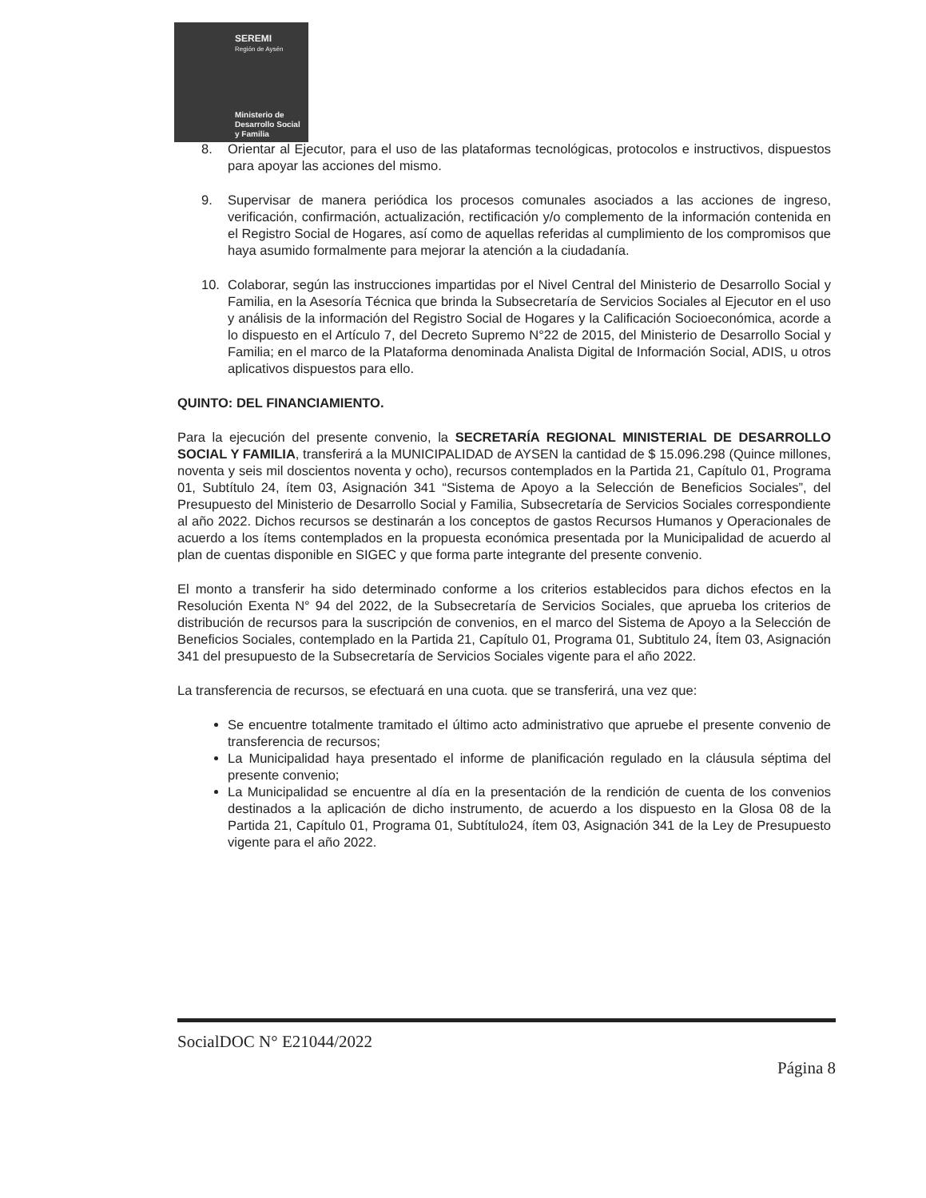SEREMI
Región de Aysén
Ministerio de
Desarrollo Social
y Familia
8. Orientar al Ejecutor, para el uso de las plataformas tecnológicas, protocolos e instructivos, dispuestos para apoyar las acciones del mismo.
9. Supervisar de manera periódica los procesos comunales asociados a las acciones de ingreso, verificación, confirmación, actualización, rectificación y/o complemento de la información contenida en el Registro Social de Hogares, así como de aquellas referidas al cumplimiento de los compromisos que haya asumido formalmente para mejorar la atención a la ciudadanía.
10. Colaborar, según las instrucciones impartidas por el Nivel Central del Ministerio de Desarrollo Social y Familia, en la Asesoría Técnica que brinda la Subsecretaría de Servicios Sociales al Ejecutor en el uso y análisis de la información del Registro Social de Hogares y la Calificación Socioeconómica, acorde a lo dispuesto en el Artículo 7, del Decreto Supremo N°22 de 2015, del Ministerio de Desarrollo Social y Familia; en el marco de la Plataforma denominada Analista Digital de Información Social, ADIS, u otros aplicativos dispuestos para ello.
QUINTO: DEL FINANCIAMIENTO.
Para la ejecución del presente convenio, la SECRETARÍA REGIONAL MINISTERIAL DE DESARROLLO SOCIAL Y FAMILIA, transferirá a la MUNICIPALIDAD de AYSEN la cantidad de $ 15.096.298 (Quince millones, noventa y seis mil doscientos noventa y ocho), recursos contemplados en la Partida 21, Capítulo 01, Programa 01, Subtítulo 24, ítem 03, Asignación 341 “Sistema de Apoyo a la Selección de Beneficios Sociales”, del Presupuesto del Ministerio de Desarrollo Social y Familia, Subsecretaría de Servicios Sociales correspondiente al año 2022. Dichos recursos se destinarán a los conceptos de gastos Recursos Humanos y Operacionales de acuerdo a los ítems contemplados en la propuesta económica presentada por la Municipalidad de acuerdo al plan de cuentas disponible en SIGEC y que forma parte integrante del presente convenio.
El monto a transferir ha sido determinado conforme a los criterios establecidos para dichos efectos en la Resolución Exenta N° 94 del 2022, de la Subsecretaría de Servicios Sociales, que aprueba los criterios de distribución de recursos para la suscripción de convenios, en el marco del Sistema de Apoyo a la Selección de Beneficios Sociales, contemplado en la Partida 21, Capítulo 01, Programa 01, Subtitulo 24, Ítem 03, Asignación 341 del presupuesto de la Subsecretaría de Servicios Sociales vigente para el año 2022.
La transferencia de recursos, se efectuará en una cuota. que se transferirá, una vez que:
Se encuentre totalmente tramitado el último acto administrativo que apruebe el presente convenio de transferencia de recursos;
La Municipalidad haya presentado el informe de planificación regulado en la cláusula séptima del presente convenio;
La Municipalidad se encuentre al día en la presentación de la rendición de cuenta de los convenios destinados a la aplicación de dicho instrumento, de acuerdo a los dispuesto en la Glosa 08 de la Partida 21, Capítulo 01, Programa 01, Subtítulo24, ítem 03, Asignación 341 de la Ley de Presupuesto vigente para el año 2022.
SocialDOC N° E21044/2022
Página 8